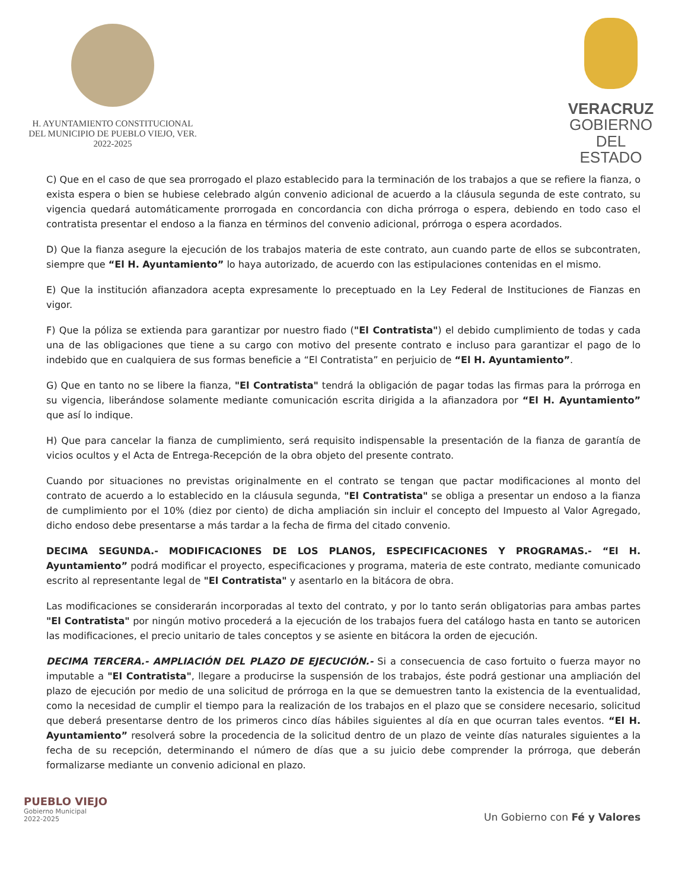H. AYUNTAMIENTO CONSTITUCIONAL
DEL MUNICIPIO DE PUEBLO VIEJO, VER.
2022-2025
VERACRUZ
GOBIERNO
DEL ESTADO
C) Que en el caso de que sea prorrogado el plazo establecido para la terminación de los trabajos a que se refiere la fianza, o exista espera o bien se hubiese celebrado algún convenio adicional de acuerdo a la cláusula segunda de este contrato, su vigencia quedará automáticamente prorrogada en concordancia con dicha prórroga o espera, debiendo en todo caso el contratista presentar el endoso a la fianza en términos del convenio adicional, prórroga o espera acordados.
D) Que la fianza asegure la ejecución de los trabajos materia de este contrato, aun cuando parte de ellos se subcontraten, siempre que “El H. Ayuntamiento” lo haya autorizado, de acuerdo con las estipulaciones contenidas en el mismo.
E) Que la institución afianzadora acepta expresamente lo preceptuado en la Ley Federal de Instituciones de Fianzas en vigor.
F) Que la póliza se extienda para garantizar por nuestro fiado ("El Contratista") el debido cumplimiento de todas y cada una de las obligaciones que tiene a su cargo con motivo del presente contrato e incluso para garantizar el pago de lo indebido que en cualquiera de sus formas beneficie a “El Contratista” en perjuicio de “El H. Ayuntamiento”.
G) Que en tanto no se libere la fianza, "El Contratista" tendrá la obligación de pagar todas las firmas para la prórroga en su vigencia, liberándose solamente mediante comunicación escrita dirigida a la afianzadora por “El H. Ayuntamiento” que así lo indique.
H) Que para cancelar la fianza de cumplimiento, será requisito indispensable la presentación de la fianza de garantía de vicios ocultos y el Acta de Entrega-Recepción de la obra objeto del presente contrato.
Cuando por situaciones no previstas originalmente en el contrato se tengan que pactar modificaciones al monto del contrato de acuerdo a lo establecido en la cláusula segunda, "El Contratista" se obliga a presentar un endoso a la fianza de cumplimiento por el 10% (diez por ciento) de dicha ampliación sin incluir el concepto del Impuesto al Valor Agregado, dicho endoso debe presentarse a más tardar a la fecha de firma del citado convenio.
DECIMA SEGUNDA.- MODIFICACIONES DE LOS PLANOS, ESPECIFICACIONES Y PROGRAMAS.- “El H. Ayuntamiento” podrá modificar el proyecto, especificaciones y programa, materia de este contrato, mediante comunicado escrito al representante legal de "El Contratista" y asentarlo en la bitácora de obra.
Las modificaciones se considerarán incorporadas al texto del contrato, y por lo tanto serán obligatorias para ambas partes "El Contratista" por ningún motivo procederá a la ejecución de los trabajos fuera del catálogo hasta en tanto se autoricen las modificaciones, el precio unitario de tales conceptos y se asiente en bitácora la orden de ejecución.
DECIMA TERCERA.- AMPLIACIÓN DEL PLAZO DE EJECUCIÓN.- Si a consecuencia de caso fortuito o fuerza mayor no imputable a "El Contratista", llegare a producirse la suspensión de los trabajos, éste podrá gestionar una ampliación del plazo de ejecución por medio de una solicitud de prórroga en la que se demuestren tanto la existencia de la eventualidad, como la necesidad de cumplir el tiempo para la realización de los trabajos en el plazo que se considere necesario, solicitud que deberá presentarse dentro de los primeros cinco días hábiles siguientes al día en que ocurran tales eventos. “El H. Ayuntamiento” resolverá sobre la procedencia de la solicitud dentro de un plazo de veinte días naturales siguientes a la fecha de su recepción, determinando el número de días que a su juicio debe comprender la prórroga, que deberán formalizarse mediante un convenio adicional en plazo.
PUEBLO VIEJO
Gobierno Municipal
2022-2025
Un Gobierno con Fé y Valores